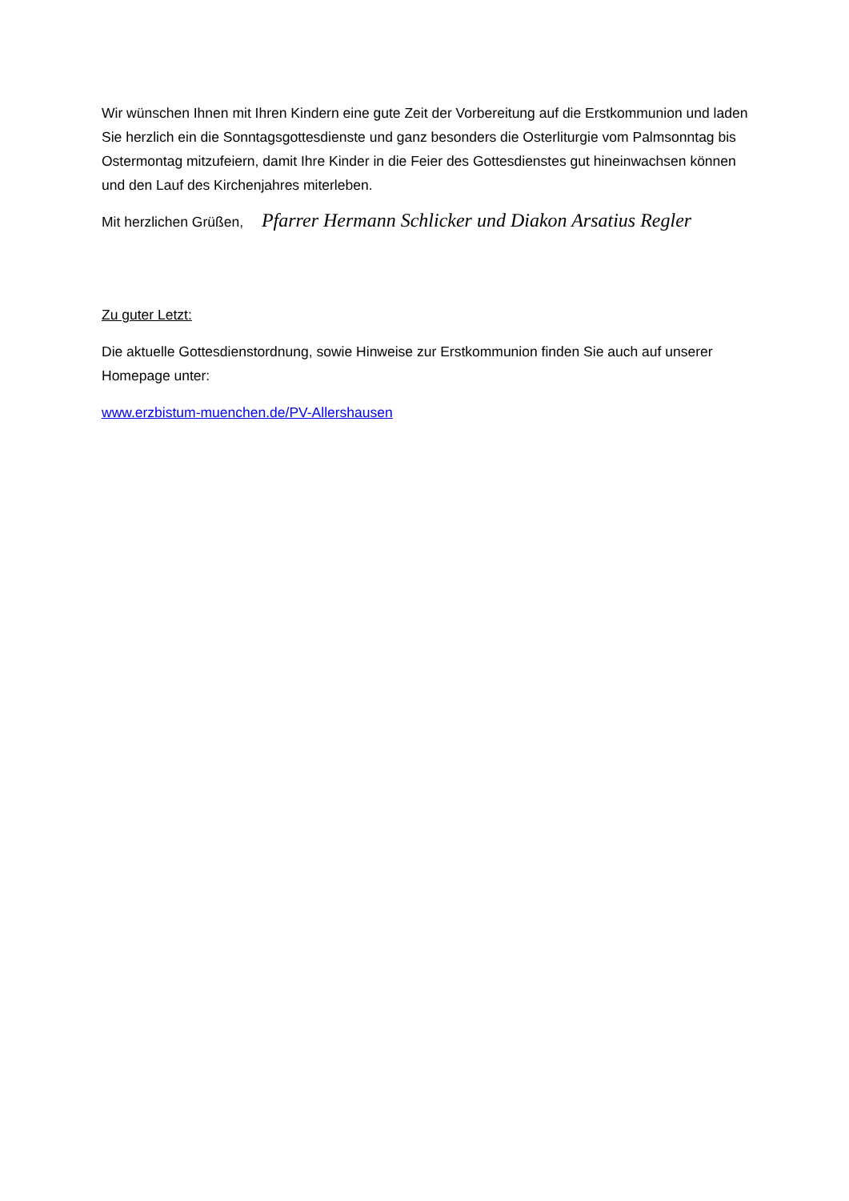Wir wünschen Ihnen mit Ihren Kindern eine gute Zeit der Vorbereitung auf die Erstkommunion und laden Sie herzlich ein die Sonntagsgottesdienste und ganz besonders die Osterliturgie vom Palmsonntag bis Ostermontag mitzufeiern, damit Ihre Kinder in die Feier des Gottesdienstes gut hineinwachsen können und den Lauf des Kirchenjahres miterleben.
Mit herzlichen Grüßen, Pfarrer Hermann Schlicker und Diakon Arsatius Regler
Zu guter Letzt:
Die aktuelle Gottesdienstordnung, sowie Hinweise zur Erstkommunion finden Sie auch auf unserer Homepage unter:
www.erzbistum-muenchen.de/PV-Allershausen